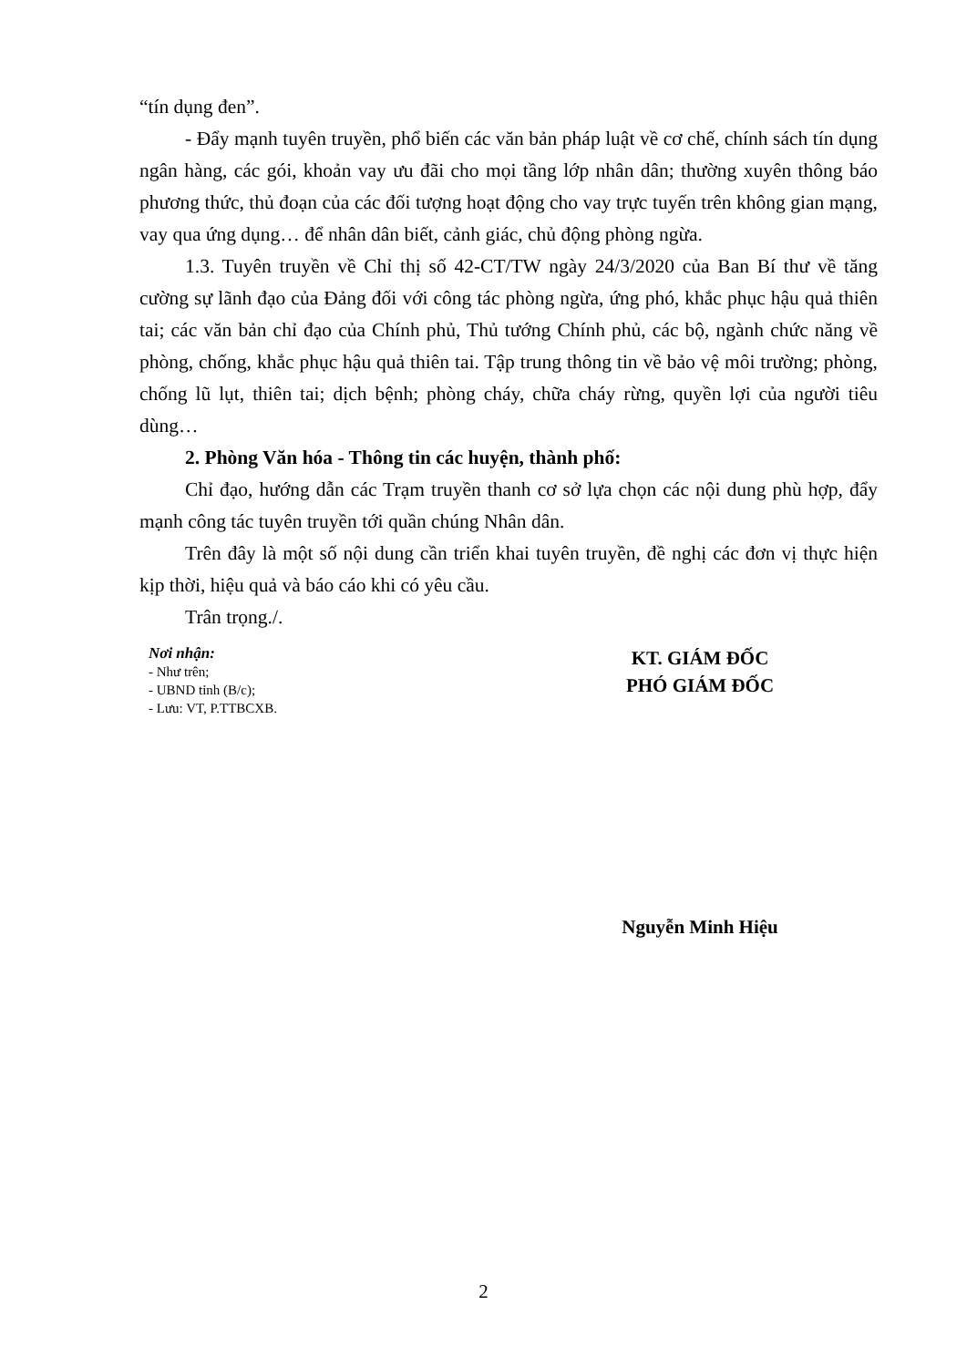“tín dụng đen”.
- Đẩy mạnh tuyên truyền, phổ biến các văn bản pháp luật về cơ chế, chính sách tín dụng ngân hàng, các gói, khoản vay ưu đãi cho mọi tầng lớp nhân dân; thường xuyên thông báo phương thức, thủ đoạn của các đối tượng hoạt động cho vay trực tuyến trên không gian mạng, vay qua ứng dụng… để nhân dân biết, cảnh giác, chủ động phòng ngừa.
1.3. Tuyên truyền về Chỉ thị số 42-CT/TW ngày 24/3/2020 của Ban Bí thư về tăng cường sự lãnh đạo của Đảng đối với công tác phòng ngừa, ứng phó, khắc phục hậu quả thiên tai; các văn bản chỉ đạo của Chính phủ, Thủ tướng Chính phủ, các bộ, ngành chức năng về phòng, chống, khắc phục hậu quả thiên tai. Tập trung thông tin về bảo vệ môi trường; phòng, chống lũ lụt, thiên tai; dịch bệnh; phòng cháy, chữa cháy rừng, quyền lợi của người tiêu dùng…
2. Phòng Văn hóa - Thông tin các huyện, thành phố:
Chỉ đạo, hướng dẫn các Trạm truyền thanh cơ sở lựa chọn các nội dung phù hợp, đẩy mạnh công tác tuyên truyền tới quần chúng Nhân dân.
Trên đây là một số nội dung cần triển khai tuyên truyền, đề nghị các đơn vị thực hiện kịp thời, hiệu quả và báo cáo khi có yêu cầu.
Trân trọng./.
Nơi nhận:
- Như trên;
- UBND tỉnh (B/c);
- Lưu: VT, P.TTBCXB.
KT. GIÁM ĐỐC
PHÓ GIÁM ĐỐC
Nguyễn Minh Hiệu
2